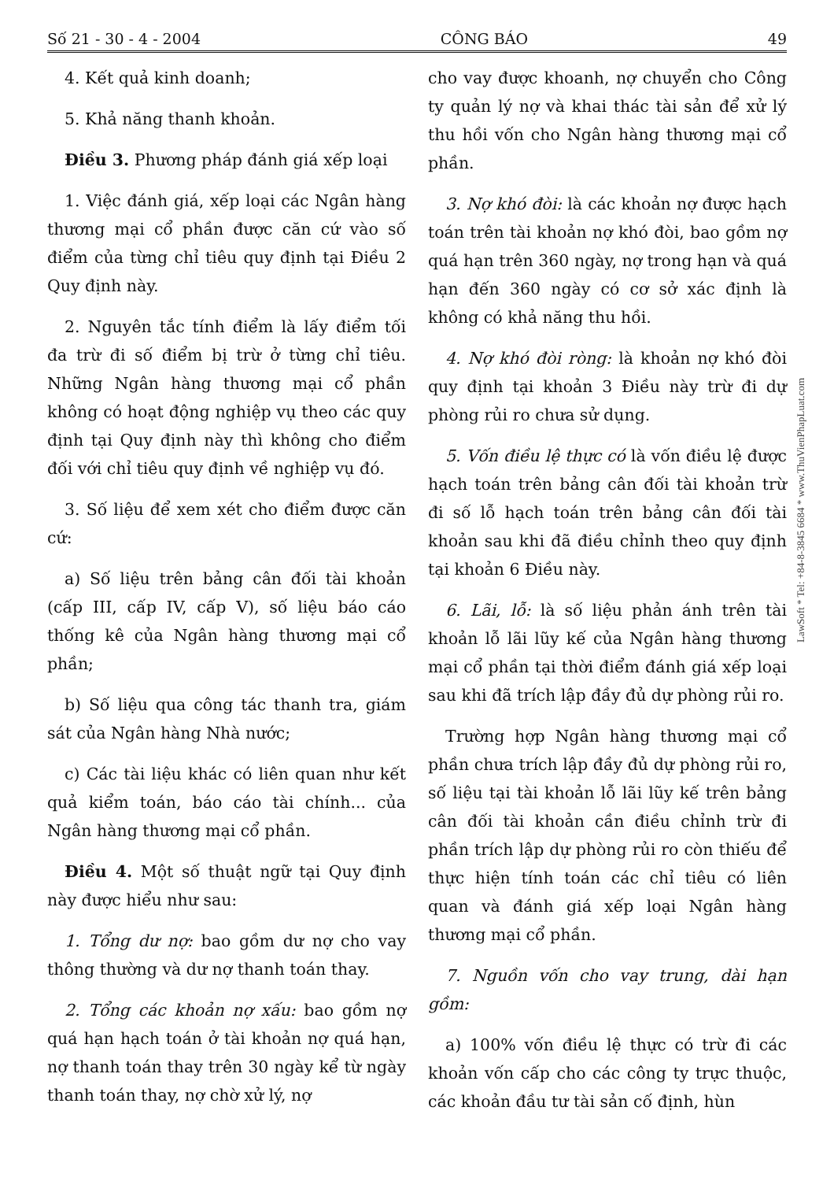Số 21 - 30 - 4 - 2004 CÔNG BÁO 49
4. Kết quả kinh doanh;
5. Khả năng thanh khoản.
Điều 3. Phương pháp đánh giá xếp loại
1. Việc đánh giá, xếp loại các Ngân hàng thương mại cổ phần được căn cứ vào số điểm của từng chỉ tiêu quy định tại Điều 2 Quy định này.
2. Nguyên tắc tính điểm là lấy điểm tối đa trừ đi số điểm bị trừ ở từng chỉ tiêu. Những Ngân hàng thương mại cổ phần không có hoạt động nghiệp vụ theo các quy định tại Quy định này thì không cho điểm đối với chỉ tiêu quy định về nghiệp vụ đó.
3. Số liệu để xem xét cho điểm được căn cứ:
a) Số liệu trên bảng cân đối tài khoản (cấp III, cấp IV, cấp V), số liệu báo cáo thống kê của Ngân hàng thương mại cổ phần;
b) Số liệu qua công tác thanh tra, giám sát của Ngân hàng Nhà nước;
c) Các tài liệu khác có liên quan như kết quả kiểm toán, báo cáo tài chính... của Ngân hàng thương mại cổ phần.
Điều 4. Một số thuật ngữ tại Quy định này được hiểu như sau:
1. Tổng dư nợ: bao gồm dư nợ cho vay thông thường và dư nợ thanh toán thay.
2. Tổng các khoản nợ xấu: bao gồm nợ quá hạn hạch toán ở tài khoản nợ quá hạn, nợ thanh toán thay trên 30 ngày kể từ ngày thanh toán thay, nợ chờ xử lý, nợ
cho vay được khoanh, nợ chuyển cho Công ty quản lý nợ và khai thác tài sản để xử lý thu hồi vốn cho Ngân hàng thương mại cổ phần.
3. Nợ khó đòi: là các khoản nợ được hạch toán trên tài khoản nợ khó đòi, bao gồm nợ quá hạn trên 360 ngày, nợ trong hạn và quá hạn đến 360 ngày có cơ sở xác định là không có khả năng thu hồi.
4. Nợ khó đòi ròng: là khoản nợ khó đòi quy định tại khoản 3 Điều này trừ đi dự phòng rủi ro chưa sử dụng.
5. Vốn điều lệ thực có là vốn điều lệ được hạch toán trên bảng cân đối tài khoản trừ đi số lỗ hạch toán trên bảng cân đối tài khoản sau khi đã điều chỉnh theo quy định tại khoản 6 Điều này.
6. Lãi, lỗ: là số liệu phản ánh trên tài khoản lỗ lãi lũy kế của Ngân hàng thương mại cổ phần tại thời điểm đánh giá xếp loại sau khi đã trích lập đầy đủ dự phòng rủi ro.
Trường hợp Ngân hàng thương mại cổ phần chưa trích lập đầy đủ dự phòng rủi ro, số liệu tại tài khoản lỗ lãi lũy kế trên bảng cân đối tài khoản cần điều chỉnh trừ đi phần trích lập dự phòng rủi ro còn thiếu để thực hiện tính toán các chỉ tiêu có liên quan và đánh giá xếp loại Ngân hàng thương mại cổ phần.
7. Nguồn vốn cho vay trung, dài hạn gồm:
a) 100% vốn điều lệ thực có trừ đi các khoản vốn cấp cho các công ty trực thuộc, các khoản đầu tư tài sản cố định, hùn
LawSoft * Tel: +84-8-3845 6684 * www.ThuVienPhapLuat.com